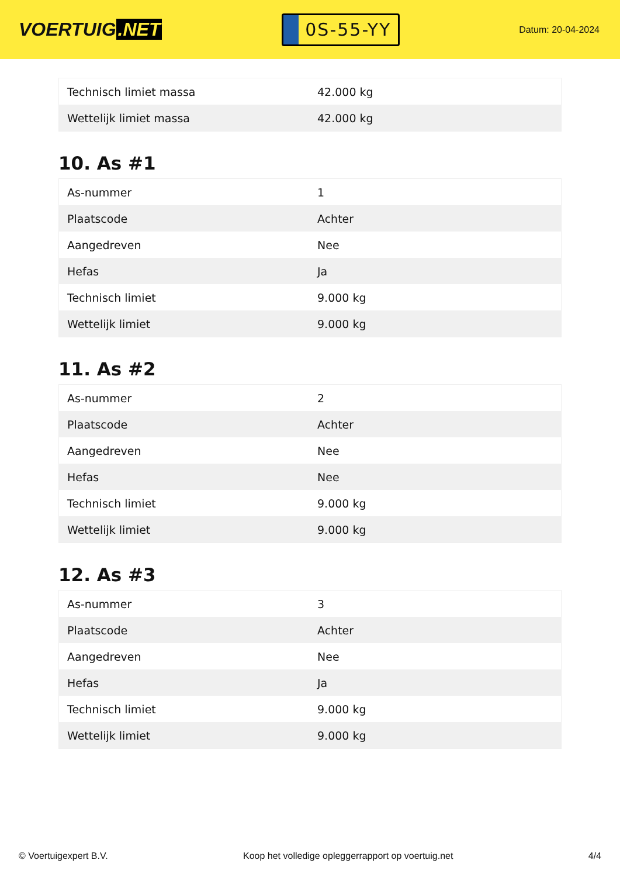VOERTUIG.NET
0S-55-YY
Datum: 20-04-2024
| Technisch limiet massa | 42.000 kg |
| Wettelijk limiet massa | 42.000 kg |
10. As #1
| As-nummer | 1 |
| Plaatscode | Achter |
| Aangedreven | Nee |
| Hefas | Ja |
| Technisch limiet | 9.000 kg |
| Wettelijk limiet | 9.000 kg |
11. As #2
| As-nummer | 2 |
| Plaatscode | Achter |
| Aangedreven | Nee |
| Hefas | Nee |
| Technisch limiet | 9.000 kg |
| Wettelijk limiet | 9.000 kg |
12. As #3
| As-nummer | 3 |
| Plaatscode | Achter |
| Aangedreven | Nee |
| Hefas | Ja |
| Technisch limiet | 9.000 kg |
| Wettelijk limiet | 9.000 kg |
© Voertuigexpert B.V. Koop het volledige opleggerrapport op voertuig.net
4/4